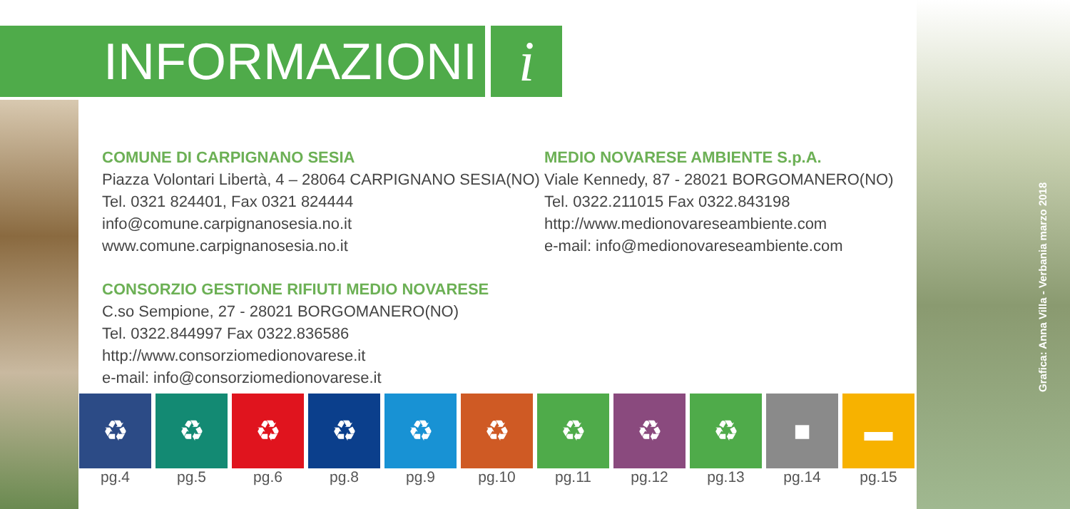INFORMAZIONI i
COMUNE DI CARPIGNANO SESIA
Piazza Volontari Libertà, 4 – 28064 CARPIGNANO SESIA(NO)
Tel. 0321 824401, Fax 0321 824444
info@comune.carpignanosesia.no.it
www.comune.carpignanosesia.no.it
MEDIO NOVARESE AMBIENTE S.p.A.
Viale Kennedy, 87 - 28021 BORGOMANERO(NO)
Tel. 0322.211015 Fax 0322.843198
http://www.medionovareseambiente.com
e-mail: info@medionovareseambiente.com
CONSORZIO GESTIONE RIFIUTI MEDIO NOVARESE
C.so Sempione, 27 - 28021 BORGOMANERO(NO)
Tel. 0322.844997 Fax 0322.836586
http://www.consorziomedionovarese.it
e-mail: info@consorziomedionovarese.it
Grafica: Anna Villa - Verbania marzo 2018
♻
pg.4
♻
pg.5
♻
pg.6
♻
pg.8
♻
pg.9
♻
pg.10
♻
pg.11
♻
pg.12
♻
pg.13
■
pg.14
▬
pg.15